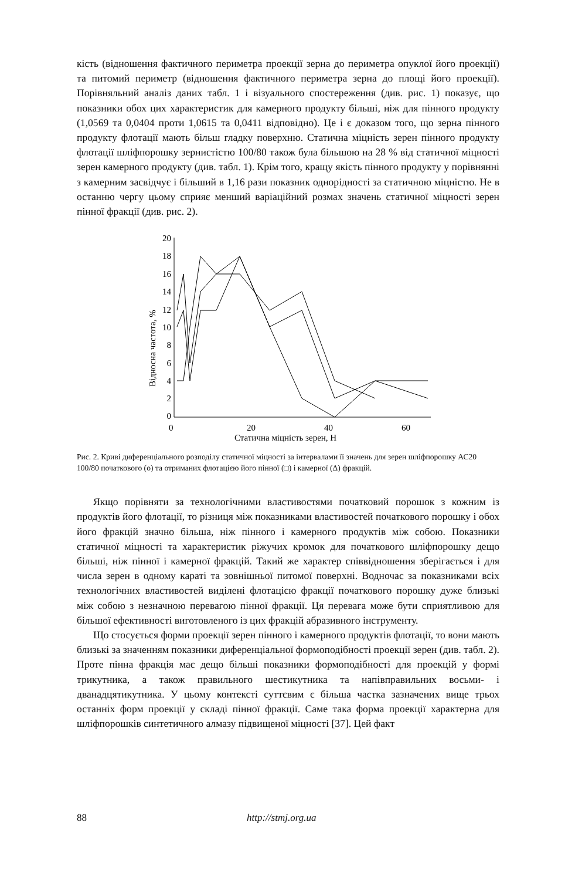кість (відношення фактичного периметра проекції зерна до периметра опуклої його проекції) та питомий периметр (відношення фактичного периметра зерна до площі його проекції). Порівняльний аналіз даних табл. 1 і візуального спостереження (див. рис. 1) показує, що показники обох цих характеристик для камерного продукту більші, ніж для пінного продукту (1,0569 та 0,0404 проти 1,0615 та 0,0411 відповідно). Це і є доказом того, що зерна пінного продукту флотації мають більш гладку поверхню. Статична міцність зерен пінного продукту флотації шліфпорошку зернистістю 100/80 також була більшою на 28 % від статичної міцності зерен камерного продукту (див. табл. 1). Крім того, кращу якість пінного продукту у порівнянні з камерним засвідчує і більший в 1,16 рази показник однорідності за статичною міцністю. Не в останню чергу цьому сприяє менший варіаційний розмах значень статичної міцності зерен пінної фракції (див. рис. 2).
0
2
4
6
8
10
12
14
16
18
20
0
20
40
60
Статична міцність зерен, Н
Відносна частота, %
Рис. 2. Криві диференціального розподілу статичної міцності за інтервалами її значень для зерен шліфпорошку АС20 100/80 початкового (о) та отриманих флотацією його пінної (□) і камерної (Δ) фракцій.
Якщо порівняти за технологічними властивостями початковий порошок з кожним із продуктів його флотації, то різниця між показниками властивостей початкового порошку і обох його фракцій значно більша, ніж пінного і камерного продуктів між собою. Показники статичної міцності та характеристик ріжучих кромок для початкового шліфпорошку дещо більші, ніж пінної і камерної фракцій. Такий же характер співвідношення зберігається і для числа зерен в одному караті та зовнішньої питомої поверхні. Водночас за показниками всіх технологічних властивостей виділені флотацією фракції початкового порошку дуже близькі між собою з незначною перевагою пінної фракції. Ця перевага може бути сприятливою для більшої ефективності виготовленого із цих фракцій абразивного інструменту.
Що стосується форми проекції зерен пінного і камерного продуктів флотації, то вони мають близькі за значенням показники диференціальної формоподібності проекції зерен (див. табл. 2). Проте пінна фракція має дещо більші показники формоподібності для проекцій у формі трикутника, а також правильного шестикутника та напівправильних восьми- і дванадцятикутника. У цьому контексті суттєвим є більша частка зазначених вище трьох останніх форм проекції у складі пінної фракції. Саме така форма проекції характерна для шліфпорошків синтетичного алмазу підвищеної міцності [37]. Цей факт
88 http://stmj.org.ua